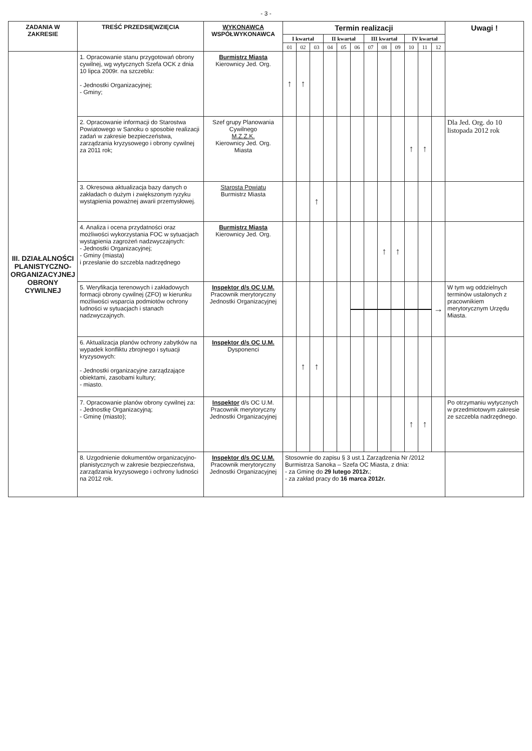- 3 -
| ZADANIA W ZAKRESIE | TREŚĆ PRZEDSIĘWZIĘCIA | WYKONAWCA WSPÓŁWYKONAWCA | Termin realizacji | | | | | | | | | | | | Uwagi ! |
| --- | --- | --- | --- | --- | --- | --- | --- | --- | --- | --- | --- | --- | --- | --- | --- |
| | | | I kwartał | | | II kwartał | | | III kwartał | | | IV kwartał | | | |
| | | | 01 | 02 | 03 | 04 | 05 | 06 | 07 | 08 | 09 | 10 | 11 | 12 | |
| III. DZIAŁALNOŚCI PLANISTYCZNO-ORGANIZACYJNEJ OBRONY CYWILNEJ | 1. Opracowanie stanu przygotowań obrony cywilnej, wg wytycznych Szefa OCK z dnia 10 lipca 2009r. na szczeblu: - Jednostki Organizacyjnej; - Gminy; | Burmistrz Miasta Kierownicy Jed. Org. | ↑ | ↑ | | | | | | | | | | | |
| | 2. Opracowanie informacji do Starostwa Powiatowego w Sanoku o sposobie realizacji zadań w zakresie bezpieczeństwa, zarządzania kryzysowego i obrony cywilnej za 2011 rok; | Szef grupy Planowania Cywilnego M.Z.Z.K. Kierownicy Jed. Org. Miasta | | | | | | | | | | ↑ | ↑ | | Dla Jed. Org. do 10 listopada 2012 rok |
| | 3. Okresowa aktualizacja bazy danych o zakładach o dużym i zwiększonym ryzyku wystąpienia poważnej awarii przemysłowej. | Starosta Powiatu Burmistrz Miasta | | | ↑ | | | | | | | | | | |
| | 4. Analiza i ocena przydatności oraz możliwości wykorzystania FOC w sytuacjach wystąpienia zagrożeń nadzwyczajnych: - Jednostki Organizacyjnej; - Gminy (miasta) i przesłanie do szczebla nadrzędnego | Burmistrz Miasta Kierownicy Jed. Org. | | | | | | | | ↑ | ↑ | | | | |
| | 5. Weryfikacja terenowych i zakładowych formacji obrony cywilnej (ZFO) w kierunku możliwości wsparcia podmiotów ochrony ludności w sytuacjach i stanach nadzwyczajnych. | Inspektor d/s OC U.M. Pracownik merytoryczny Jednostki Organizacyjnej | | | | | | | | | | | | → | W tym wg oddzielnych terminów ustalonych z pracownikiem merytorycznym Urzędu Miasta. |
| | 6. Aktualizacja planów ochrony zabytków na wypadek konfliktu zbrojnego i sytuacji kryzysowych: - Jednostki organizacyjne zarządzające obiektami, zasobami kultury; - miasto. | Inspektor d/s OC U.M. Dysponenci | | ↑ | ↑ | | | | | | | | | | |
| | 7. Opracowanie planów obrony cywilnej za: - Jednostkę Organizacyjną; - Gminę (miasto); | Inspektor d/s OC U.M. Pracownik merytoryczny Jednostki Organizacyjnej | | | | | | | | | | ↑ | ↑ | | Po otrzymaniu wytycznych w przedmiotowym zakresie ze szczebla nadrzędnego. |
| | 8. Uzgodnienie dokumentów organizacyjno-planistycznych w zakresie bezpieczeństwa, zarządzania kryzysowego i ochrony ludności na 2012 rok. | Inspektor d/s OC U.M. Pracownik merytoryczny Jednostki Organizacyjnej | Stosownie do zapisu § 3 ust.1 Zarządzenia Nr /2012 Burmistrza Sanoka – Szefa OC Miasta, z dnia: - za Gminę do 29 lutego 2012r. ; - za zakład pracy do 16 marca 2012r. | | | | | | | | | | | | |